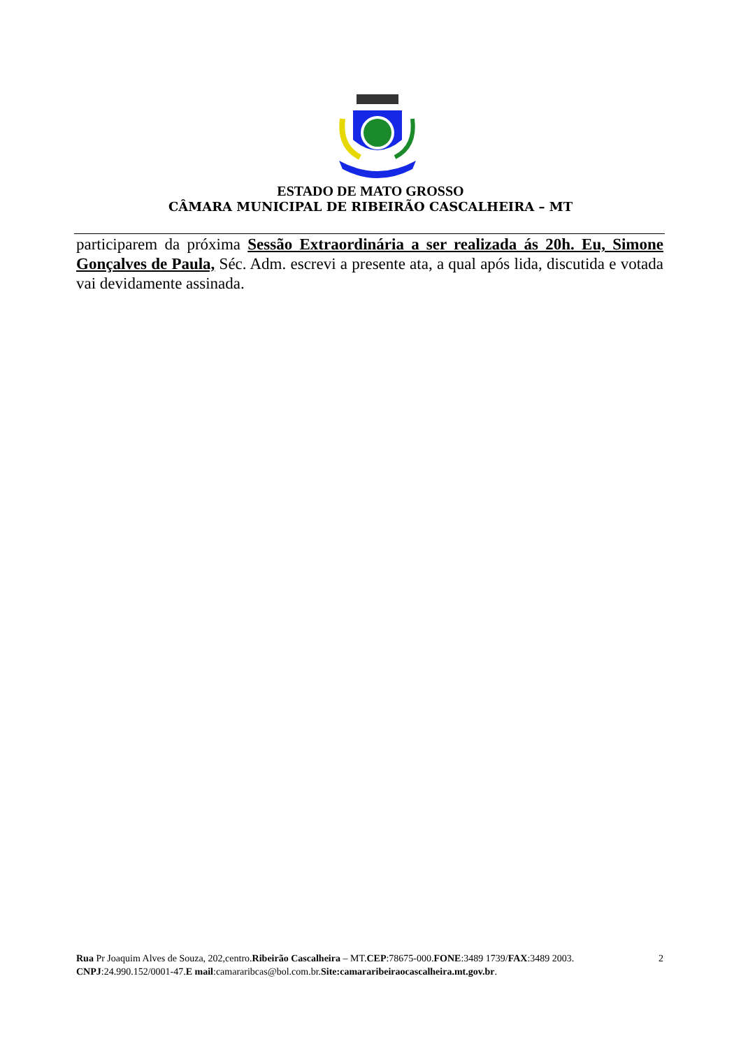ESTADO DE MATO GROSSO
CÂMARA MUNICIPAL DE RIBEIRÃO CASCALHEIRA – MT
participarem da próxima Sessão Extraordinária a ser realizada ás 20h. Eu, Simone Gonçalves de Paula, Séc. Adm. escrevi a presente ata, a qual após lida, discutida e votada vai devidamente assinada.
Rua Pr Joaquim Alves de Souza, 202,centro.Ribeirão Cascalheira – MT.CEP:78675-000.FONE:3489 1739/FAX:3489 2003.
CNPJ:24.990.152/0001-47.E mail:camararibcas@bol.com.br.Site:camararibeiraocascalheira.mt.gov.br.
2